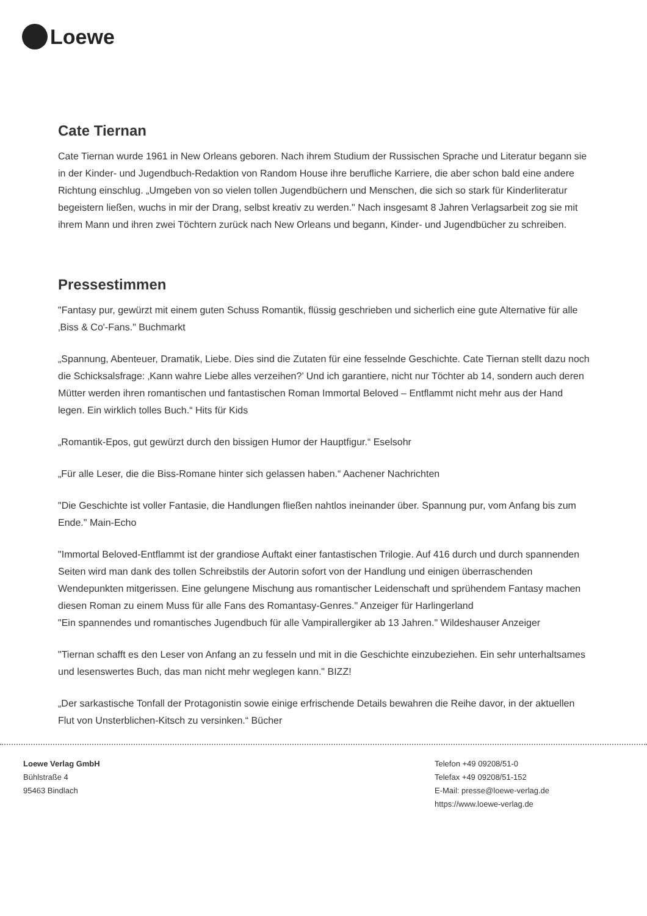Loewe
Cate Tiernan
Cate Tiernan wurde 1961 in New Orleans geboren. Nach ihrem Studium der Russischen Sprache und Literatur begann sie in der Kinder- und Jugendbuch-Redaktion von Random House ihre berufliche Karriere, die aber schon bald eine andere Richtung einschlug. „Umgeben von so vielen tollen Jugendbüchern und Menschen, die sich so stark für Kinderliteratur begeistern ließen, wuchs in mir der Drang, selbst kreativ zu werden." Nach insgesamt 8 Jahren Verlagsarbeit zog sie mit ihrem Mann und ihren zwei Töchtern zurück nach New Orleans und begann, Kinder- und Jugendbücher zu schreiben.
Pressestimmen
"Fantasy pur, gewürzt mit einem guten Schuss Romantik, flüssig geschrieben und sicherlich eine gute Alternative für alle ‚Biss & Co'-Fans." Buchmarkt
„Spannung, Abenteuer, Dramatik, Liebe. Dies sind die Zutaten für eine fesselnde Geschichte. Cate Tiernan stellt dazu noch die Schicksalsfrage: ‚Kann wahre Liebe alles verzeihen?’ Und ich garantiere, nicht nur Töchter ab 14, sondern auch deren Mütter werden ihren romantischen und fantastischen Roman Immortal Beloved – Entflammt nicht mehr aus der Hand legen. Ein wirklich tolles Buch.“ Hits für Kids
„Romantik-Epos, gut gewürzt durch den bissigen Humor der Hauptfigur.“ Eselsohr
„Für alle Leser, die die Biss-Romane hinter sich gelassen haben.“ Aachener Nachrichten
"Die Geschichte ist voller Fantasie, die Handlungen fließen nahtlos ineinander über. Spannung pur, vom Anfang bis zum Ende." Main-Echo
"Immortal Beloved-Entflammt ist der grandiose Auftakt einer fantastischen Trilogie. Auf 416 durch und durch spannenden Seiten wird man dank des tollen Schreibstils der Autorin sofort von der Handlung und einigen überraschenden Wendepunkten mitgerissen. Eine gelungene Mischung aus romantischer Leidenschaft und sprühendem Fantasy machen diesen Roman zu einem Muss für alle Fans des Romantasy-Genres." Anzeiger für Harlingerland
"Ein spannendes und romantisches Jugendbuch für alle Vampirallergiker ab 13 Jahren." Wildeshauser Anzeiger
"Tiernan schafft es den Leser von Anfang an zu fesseln und mit in die Geschichte einzubeziehen. Ein sehr unterhaltsames und lesenswertes Buch, das man nicht mehr weglegen kann." BIZZ!
„Der sarkastische Tonfall der Protagonistin sowie einige erfrischende Details bewahren die Reihe davor, in der aktuellen Flut von Unsterblichen-Kitsch zu versinken.“ Bücher
Loewe Verlag GmbH
Bühlstraße 4
95463 Bindlach
Telefon +49 09208/51-0
Telefax +49 09208/51-152
E-Mail: presse@loewe-verlag.de
https://www.loewe-verlag.de